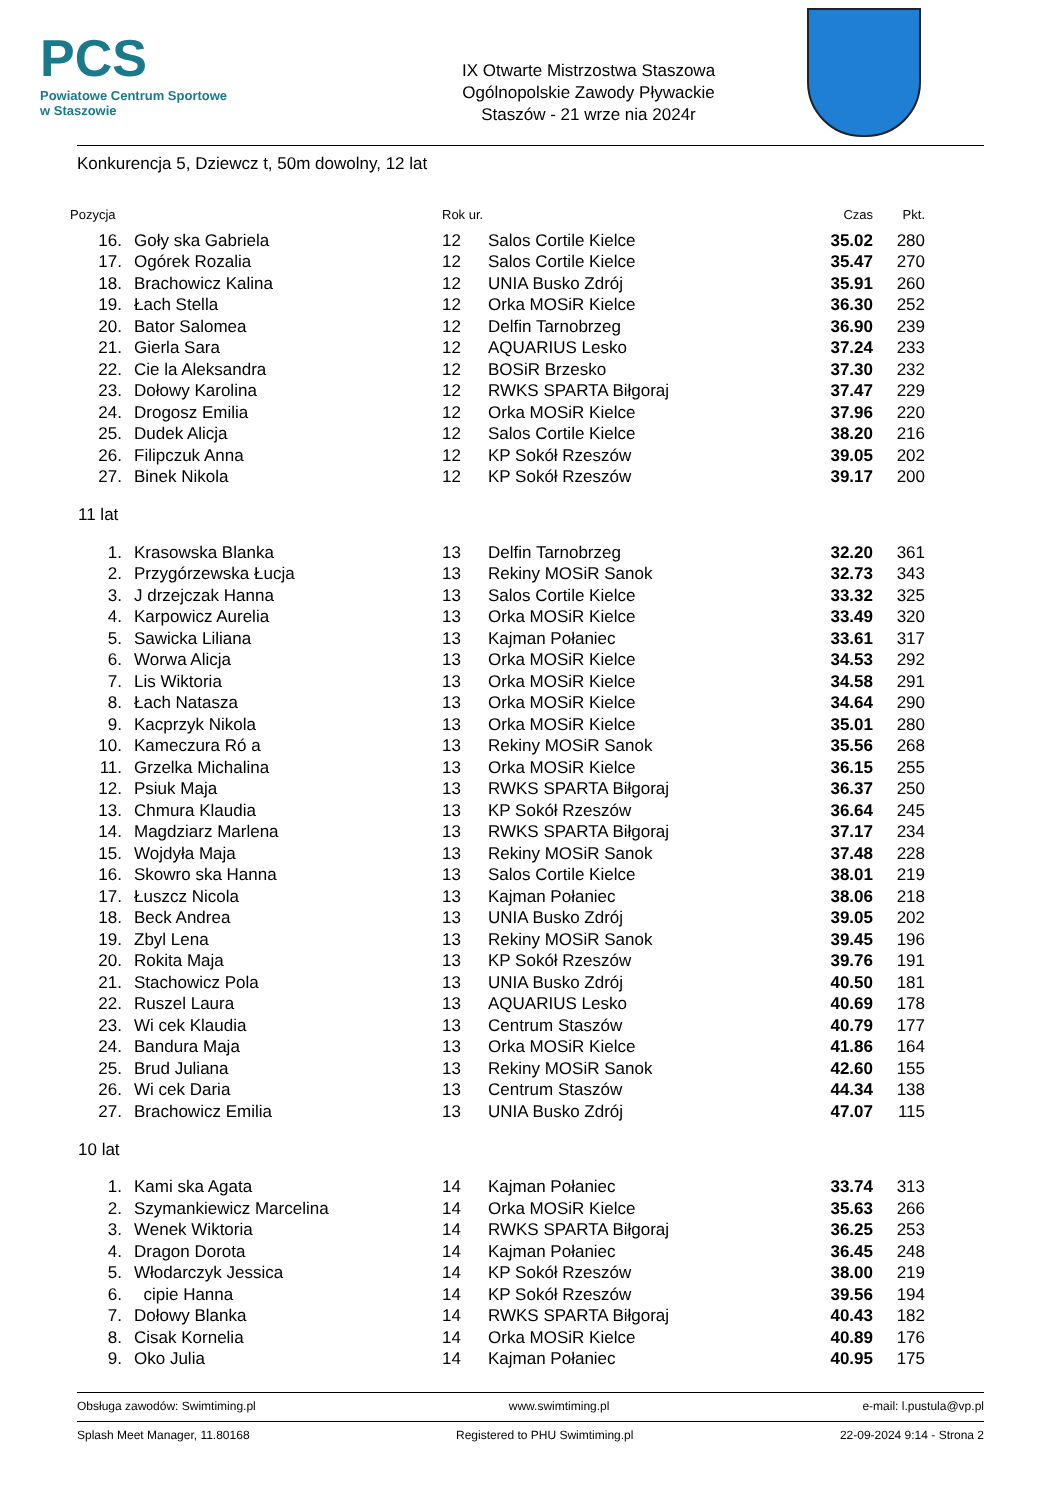PCS
Powiatowe Centrum Sportowe
w Staszowie
IX Otwarte Mistrzostwa Staszowa
Ogólnopolskie Zawody Pływackie
Staszów - 21 wrze nia 2024r
Konkurencja 5, Dziewcz t, 50m dowolny, 12 lat
| Pozycja | | Rok ur. | | Czas | Pkt. |
| --- | --- | --- | --- | --- | --- |
| 16. | Goły ska Gabriela | 12 | Salos Cortile Kielce | 35.02 | 280 |
| 17. | Ogórek Rozalia | 12 | Salos Cortile Kielce | 35.47 | 270 |
| 18. | Brachowicz Kalina | 12 | UNIA Busko Zdrój | 35.91 | 260 |
| 19. | Łach Stella | 12 | Orka MOSiR Kielce | 36.30 | 252 |
| 20. | Bator Salomea | 12 | Delfin Tarnobrzeg | 36.90 | 239 |
| 21. | Gierla Sara | 12 | AQUARIUS Lesko | 37.24 | 233 |
| 22. | Cie la Aleksandra | 12 | BOSiR Brzesko | 37.30 | 232 |
| 23. | Dołowy Karolina | 12 | RWKS SPARTA Biłgoraj | 37.47 | 229 |
| 24. | Drogosz Emilia | 12 | Orka MOSiR Kielce | 37.96 | 220 |
| 25. | Dudek Alicja | 12 | Salos Cortile Kielce | 38.20 | 216 |
| 26. | Filipczuk Anna | 12 | KP Sokół Rzeszów | 39.05 | 202 |
| 27. | Binek Nikola | 12 | KP Sokół Rzeszów | 39.17 | 200 |
| 11 lat | | | | | |
| 1. | Krasowska Blanka | 13 | Delfin Tarnobrzeg | 32.20 | 361 |
| 2. | Przygórzewska Łucja | 13 | Rekiny MOSiR Sanok | 32.73 | 343 |
| 3. | J drzejczak Hanna | 13 | Salos Cortile Kielce | 33.32 | 325 |
| 4. | Karpowicz Aurelia | 13 | Orka MOSiR Kielce | 33.49 | 320 |
| 5. | Sawicka Liliana | 13 | Kajman Połaniec | 33.61 | 317 |
| 6. | Worwa Alicja | 13 | Orka MOSiR Kielce | 34.53 | 292 |
| 7. | Lis Wiktoria | 13 | Orka MOSiR Kielce | 34.58 | 291 |
| 8. | Łach Natasza | 13 | Orka MOSiR Kielce | 34.64 | 290 |
| 9. | Kacprzyk Nikola | 13 | Orka MOSiR Kielce | 35.01 | 280 |
| 10. | Kameczura Ró a | 13 | Rekiny MOSiR Sanok | 35.56 | 268 |
| 11. | Grzelka Michalina | 13 | Orka MOSiR Kielce | 36.15 | 255 |
| 12. | Psiuk Maja | 13 | RWKS SPARTA Biłgoraj | 36.37 | 250 |
| 13. | Chmura Klaudia | 13 | KP Sokół Rzeszów | 36.64 | 245 |
| 14. | Magdziarz Marlena | 13 | RWKS SPARTA Biłgoraj | 37.17 | 234 |
| 15. | Wojdyła Maja | 13 | Rekiny MOSiR Sanok | 37.48 | 228 |
| 16. | Skowro ska Hanna | 13 | Salos Cortile Kielce | 38.01 | 219 |
| 17. | Łuszcz Nicola | 13 | Kajman Połaniec | 38.06 | 218 |
| 18. | Beck Andrea | 13 | UNIA Busko Zdrój | 39.05 | 202 |
| 19. | Zbyl Lena | 13 | Rekiny MOSiR Sanok | 39.45 | 196 |
| 20. | Rokita Maja | 13 | KP Sokół Rzeszów | 39.76 | 191 |
| 21. | Stachowicz Pola | 13 | UNIA Busko Zdrój | 40.50 | 181 |
| 22. | Ruszel Laura | 13 | AQUARIUS Lesko | 40.69 | 178 |
| 23. | Wi cek Klaudia | 13 | Centrum Staszów | 40.79 | 177 |
| 24. | Bandura Maja | 13 | Orka MOSiR Kielce | 41.86 | 164 |
| 25. | Brud Juliana | 13 | Rekiny MOSiR Sanok | 42.60 | 155 |
| 26. | Wi cek Daria | 13 | Centrum Staszów | 44.34 | 138 |
| 27. | Brachowicz Emilia | 13 | UNIA Busko Zdrój | 47.07 | 115 |
| 10 lat | | | | | |
| 1. | Kami ska Agata | 14 | Kajman Połaniec | 33.74 | 313 |
| 2. | Szymankiewicz Marcelina | 14 | Orka MOSiR Kielce | 35.63 | 266 |
| 3. | Wenek Wiktoria | 14 | RWKS SPARTA Biłgoraj | 36.25 | 253 |
| 4. | Dragon Dorota | 14 | Kajman Połaniec | 36.45 | 248 |
| 5. | Włodarczyk Jessica | 14 | KP Sokół Rzeszów | 38.00 | 219 |
| 6. | cipie Hanna | 14 | KP Sokół Rzeszów | 39.56 | 194 |
| 7. | Dołowy Blanka | 14 | RWKS SPARTA Biłgoraj | 40.43 | 182 |
| 8. | Cisak Kornelia | 14 | Orka MOSiR Kielce | 40.89 | 176 |
| 9. | Oko Julia | 14 | Kajman Połaniec | 40.95 | 175 |
Obsługa zawodów: Swimtiming.pl www.swimtiming.pl e-mail: l.pustula@vp.pl
Splash Meet Manager, 11.80168 Registered to PHU Swimtiming.pl 22-09-2024 9:14 - Strona 2